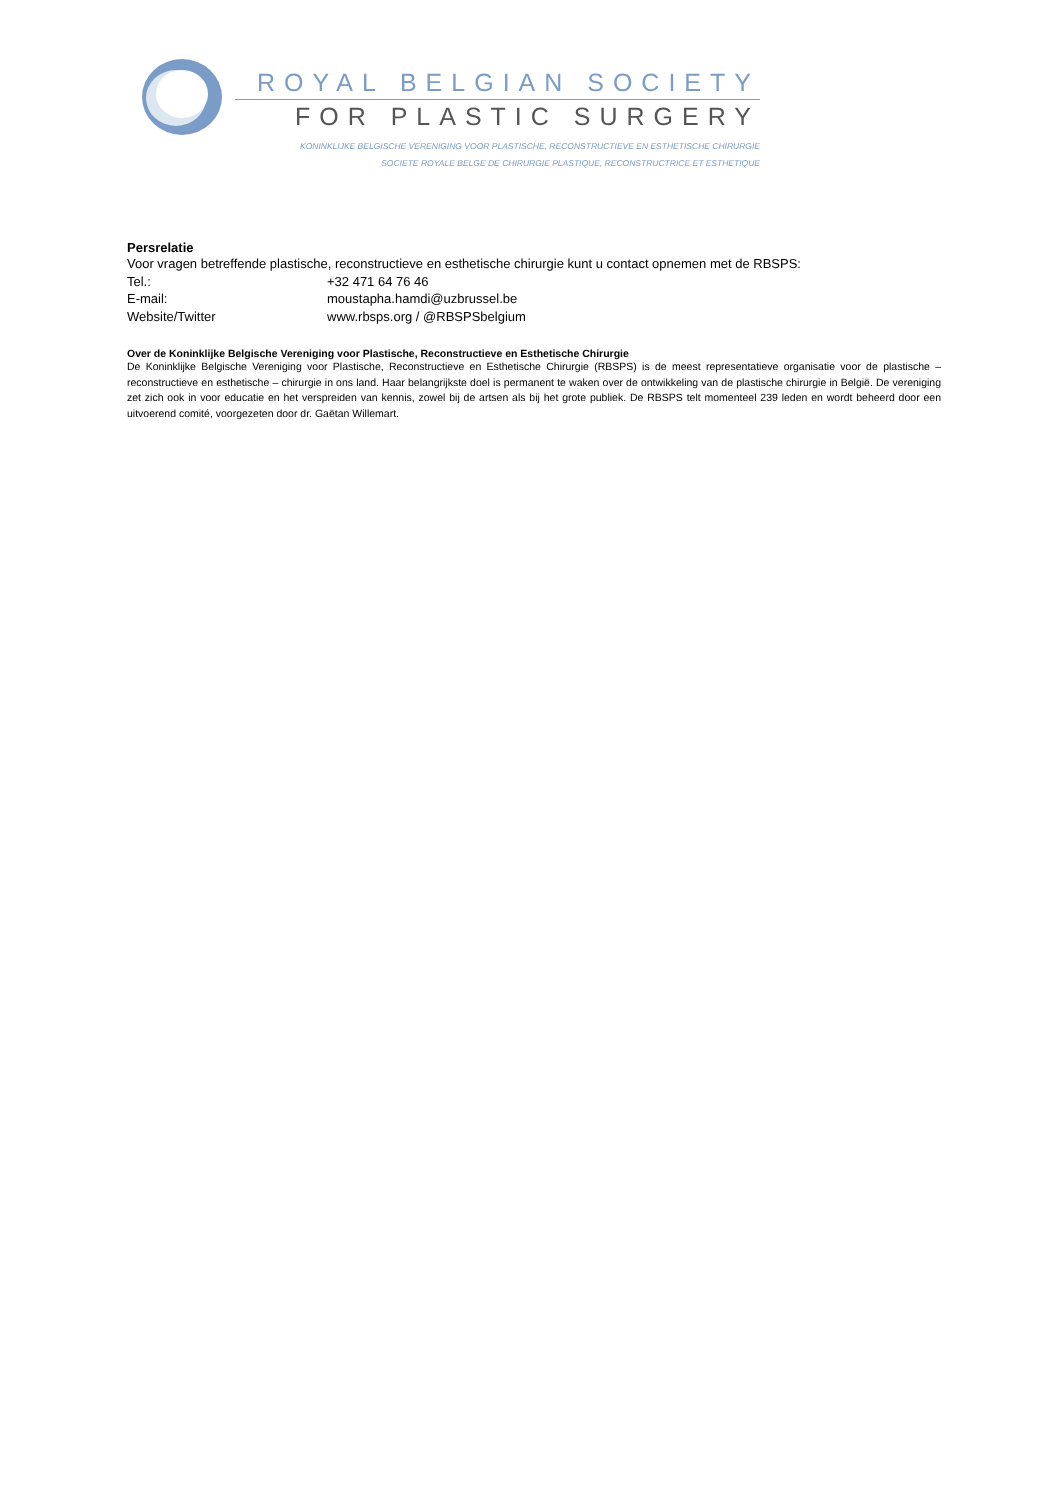ROYAL BELGIAN SOCIETY
FOR PLASTIC SURGERY
KONINKLIJKE BELGISCHE VERENIGING VOOR PLASTISCHE, RECONSTRUCTIEVE EN ESTHETISCHE CHIRURGIE
SOCIETE ROYALE BELGE DE CHIRURGIE PLASTIQUE, RECONSTRUCTRICE ET ESTHETIQUE
Persrelatie
Voor vragen betreffende plastische, reconstructieve en esthetische chirurgie kunt u contact opnemen met de RBSPS:
Tel.: +32 471 64 76 46
E-mail: moustapha.hamdi@uzbrussel.be
Website/Twitter www.rbsps.org / @RBSPSbelgium
Over de Koninklijke Belgische Vereniging voor Plastische, Reconstructieve en Esthetische Chirurgie
De Koninklijke Belgische Vereniging voor Plastische, Reconstructieve en Esthetische Chirurgie (RBSPS) is de meest representatieve organisatie voor de plastische – reconstructieve en esthetische – chirurgie in ons land. Haar belangrijkste doel is permanent te waken over de ontwikkeling van de plastische chirurgie in België. De vereniging zet zich ook in voor educatie en het verspreiden van kennis, zowel bij de artsen als bij het grote publiek. De RBSPS telt momenteel 239 leden en wordt beheerd door een uitvoerend comité, voorgezeten door dr. Gaëtan Willemart.